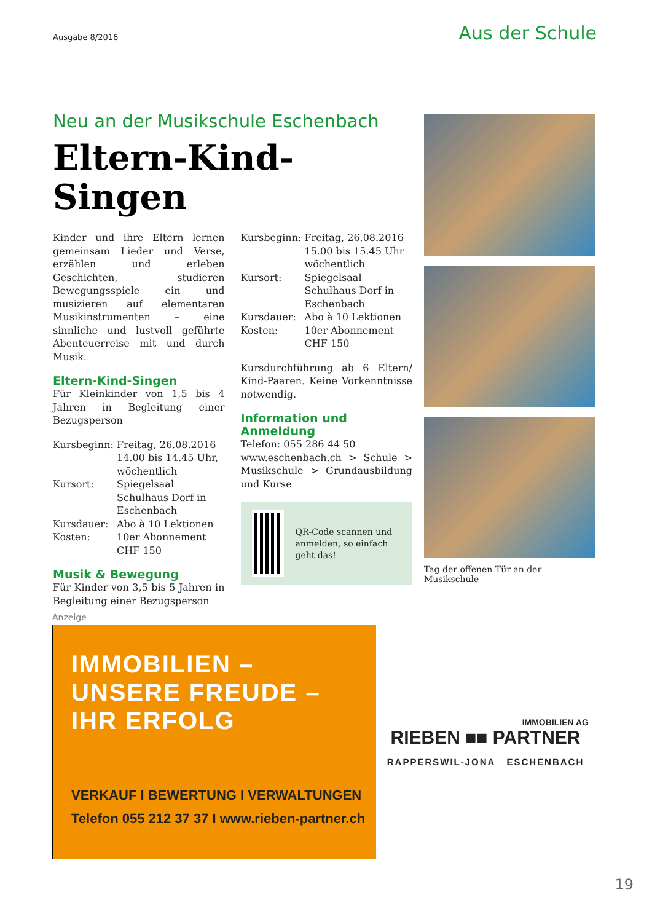Ausgabe 8/2016 Aus der Schule
Neu an der Musikschule Eschenbach
Eltern-Kind-
Singen
Kinder und ihre Eltern lernen gemeinsam Lieder und Verse, erzählen und erleben Geschichten, studieren Bewegungsspiele ein und musizieren auf elementaren Musikinstrumenten – eine sinnliche und lustvoll geführte Abenteuerreise mit und durch Musik.
Eltern-Kind-Singen
Für Kleinkinder von 1,5 bis 4 Jahren in Begleitung einer Bezugsperson
Kursbeginn: Freitag, 26.08.2016
14.00 bis 14.45 Uhr, wöchentlich Kursort: Spiegelsaal Schulhaus Dorf in Eschenbach Kursdauer: Abo à 10 Lektionen Kosten: 10er Abonnement
CHF 150
Musik & Bewegung
Für Kinder von 3,5 bis 5 Jahren in Begleitung einer Bezugsperson
Kursbeginn: Freitag, 26.08.2016
15.00 bis 15.45 Uhr
wöchentlich Kursort: Spiegelsaal Schulhaus Dorf in Eschenbach Kursdauer: Abo à 10 Lektionen Kosten: 10er Abonnement
CHF 150
Kursdurchführung ab 6 Eltern/ Kind-Paaren. Keine Vorkenntnisse notwendig.
Information und Anmeldung
Telefon: 055 286 44 50
www.eschenbach.ch > Schule > Musikschule > Grundausbildung und Kurse
QR-Code scannen und anmelden, so einfach geht das!
Tag der offenen Tür an der Musikschule
Anzeige
IMMOBILIEN –
UNSERE FREUDE –
IHR ERFOLG
VERKAUF I BEWERTUNG I VERWALTUNGEN
Telefon 055 212 37 37 I www.rieben-partner.ch
IMMOBILIEN AG
RIEBEN ■■ PARTNER
RAPPERSWIL-JONA ESCHENBACH
19